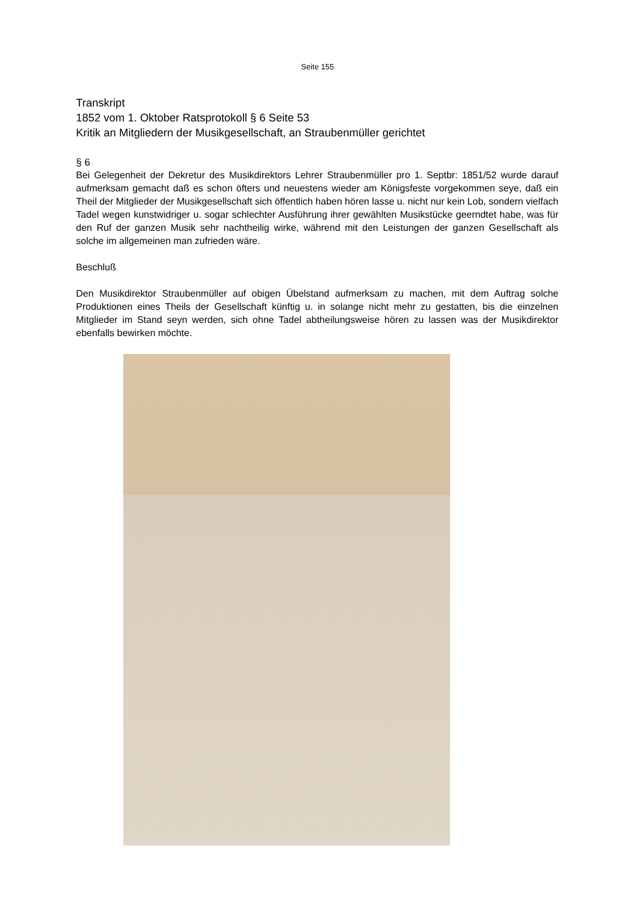Seite 155
Transkript
1852 vom 1. Oktober Ratsprotokoll § 6 Seite 53
Kritik an Mitgliedern der Musikgesellschaft, an Straubenmüller gerichtet
§ 6
Bei Gelegenheit der Dekretur des Musikdirektors Lehrer Straubenmüller pro 1. Septbr: 1851/52 wurde darauf aufmerksam gemacht daß es schon öfters und neuestens wieder am Königsfeste vorgekommen seye, daß ein Theil der Mitglieder der Musikgesellschaft sich öffentlich haben hören lasse u. nicht nur kein Lob, sondern vielfach Tadel wegen kunstwidriger u. sogar schlechter Ausführung ihrer gewählten Musikstücke geerndtet habe, was für den Ruf der ganzen Musik sehr nachtheilig wirke, während mit den Leistungen der ganzen Gesellschaft als solche im allgemeinen man zufrieden wäre.
Beschluß
Den Musikdirektor Straubenmüller auf obigen Übelstand aufmerksam zu machen, mit dem Auftrag solche Produktionen eines Theils der Gesellschaft künftig u. in solange nicht mehr zu gestatten, bis die einzelnen Mitglieder im Stand seyn werden, sich ohne Tadel abtheilungsweise hören zu lassen was der Musikdirektor ebenfalls bewirken möchte.